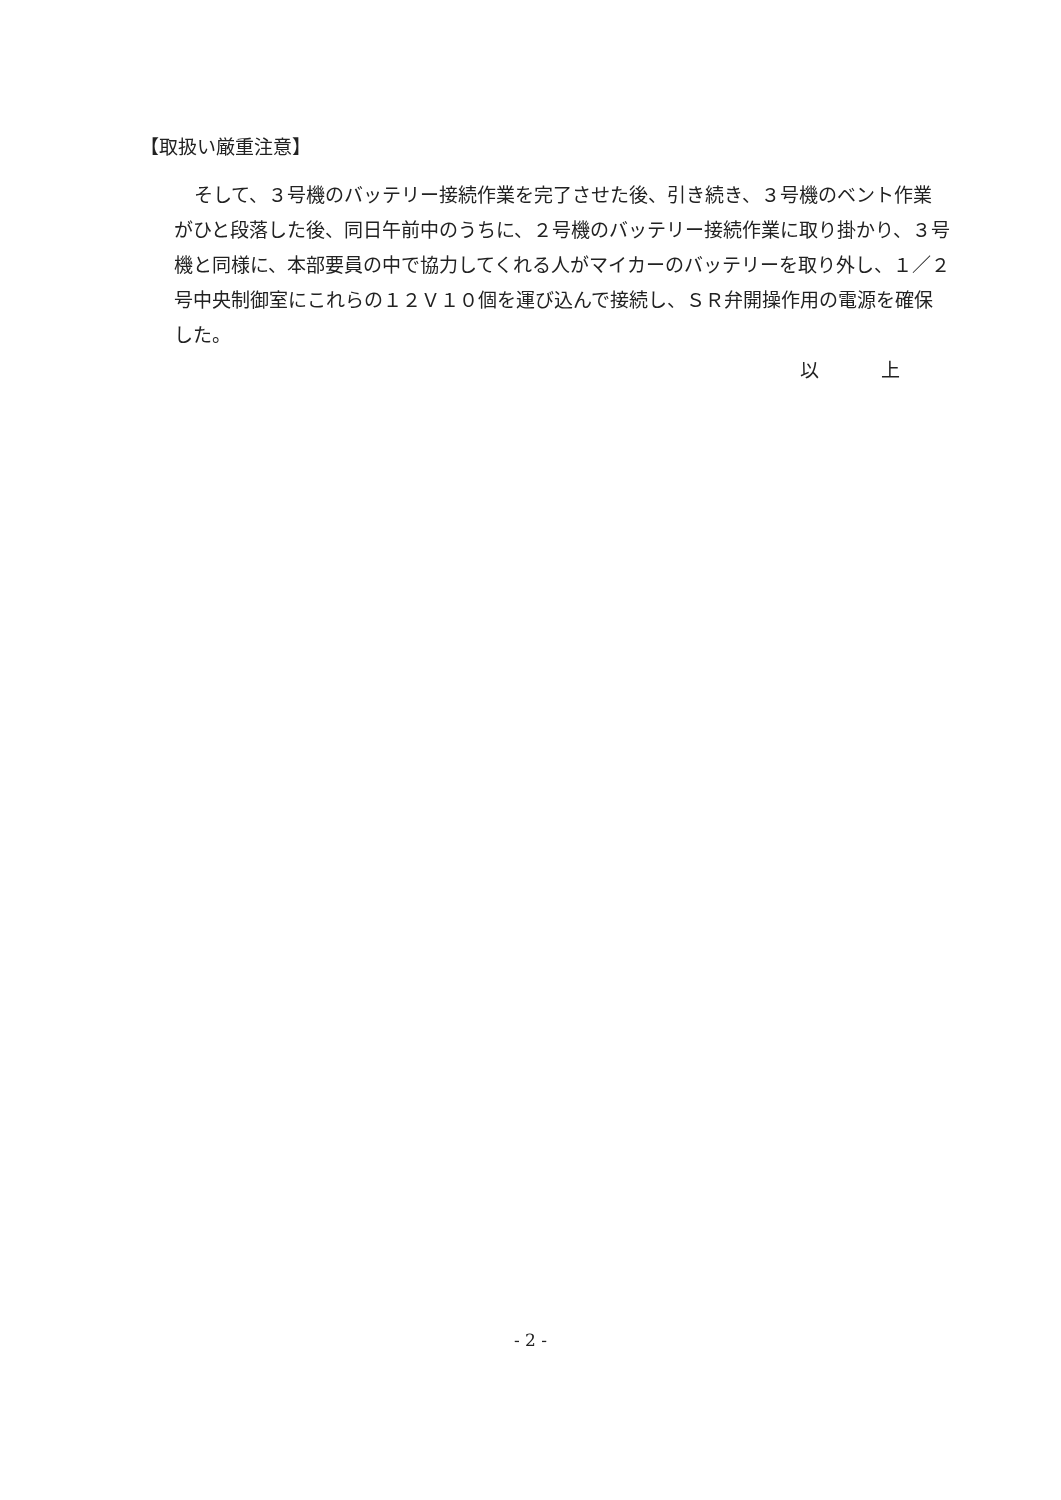【取扱い厳重注意】
そして、３号機のバッテリー接続作業を完了させた後、引き続き、３号機のベント作業がひと段落した後、同日午前中のうちに、２号機のバッテリー接続作業に取り掛かり、３号機と同様に、本部要員の中で協力してくれる人がマイカーのバッテリーを取り外し、１／２号中央制御室にこれらの１２Ｖ１０個を運び込んで接続し、ＳＲ弁開操作用の電源を確保した。
以 上
- 2 -